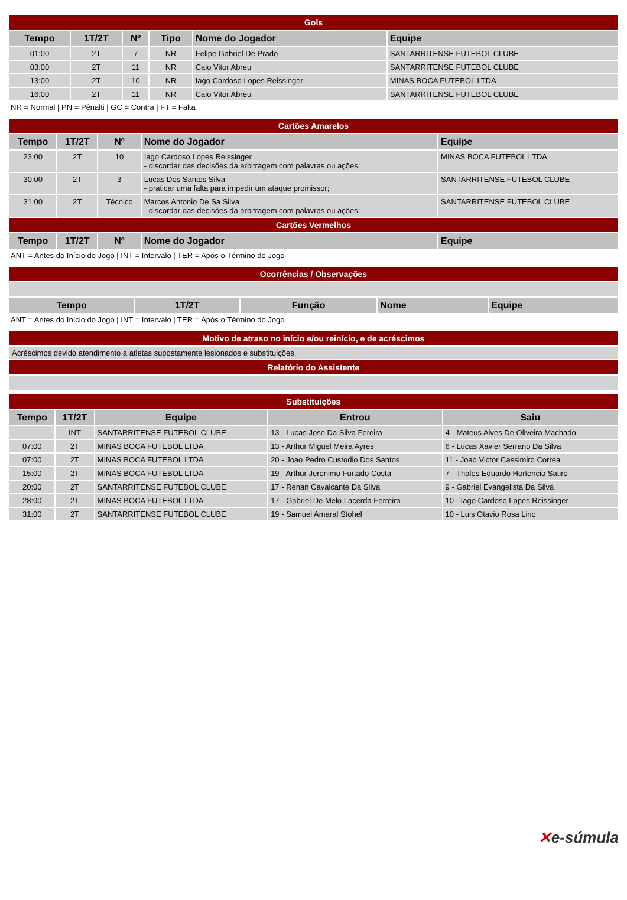| Gols | | | | | |
| Tempo | 1T/2T | Nº | Tipo | Nome do Jogador | Equipe |
| 01:00 | 2T | 7 | NR | Felipe Gabriel De Prado | SANTARRITENSE FUTEBOL CLUBE |
| 03:00 | 2T | 11 | NR | Caio Vitor Abreu | SANTARRITENSE FUTEBOL CLUBE |
| 13:00 | 2T | 10 | NR | Iago Cardoso Lopes Reissinger | MINAS BOCA FUTEBOL LTDA |
| 16:00 | 2T | 11 | NR | Caio Vitor Abreu | SANTARRITENSE FUTEBOL CLUBE |
NR = Normal | PN = Pênalti | GC = Contra | FT = Falta
| Cartões Amarelos | | | | |
| Tempo | 1T/2T | Nº | Nome do Jogador | Equipe |
| 23:00 | 2T | 10 | Iago Cardoso Lopes Reissinger - discordar das decisões da arbitragem com palavras ou ações; | MINAS BOCA FUTEBOL LTDA |
| 30:00 | 2T | 3 | Lucas Dos Santos Silva - praticar uma falta para impedir um ataque promissor; | SANTARRITENSE FUTEBOL CLUBE |
| 31:00 | 2T | Técnico | Marcos Antonio De Sa Silva - discordar das decisões da arbitragem com palavras ou ações; | SANTARRITENSE FUTEBOL CLUBE |
| Cartões Vermelhos | | | | |
| Tempo | 1T/2T | Nº | Nome do Jogador | Equipe |
ANT = Antes do Início do Jogo | INT = Intervalo | TER = Após o Término do Jogo
| Ocorrências / Observações | | | | |
| Tempo | 1T/2T | Função | Nome | Equipe |
ANT = Antes do Início do Jogo | INT = Intervalo | TER = Após o Término do Jogo
| Motivo de atraso no início e/ou reinício, e de acréscimos |
| Acréscimos devido atendimento a atletas supostamente lesionados e substituições. |
| Relatório do Assistente |
| Substituições | | | | |
| Tempo | 1T/2T | Equipe | Entrou | Saiu |
| | INT | SANTARRITENSE FUTEBOL CLUBE | 13 - Lucas Jose Da Silva Fereira | 4 - Mateus Alves De Oliveira Machado |
| 07:00 | 2T | MINAS BOCA FUTEBOL LTDA | 13 - Arthur Miguel Meira Ayres | 6 - Lucas Xavier Serrano Da Silva |
| 07:00 | 2T | MINAS BOCA FUTEBOL LTDA | 20 - Joao Pedro Custodio Dos Santos | 11 - Joao Victor Cassimiro Correa |
| 15:00 | 2T | MINAS BOCA FUTEBOL LTDA | 19 - Arthur Jeronimo Furtado Costa | 7 - Thales Eduardo Hortencio Satiro |
| 20:00 | 2T | SANTARRITENSE FUTEBOL CLUBE | 17 - Renan Cavalcante Da Silva | 9 - Gabriel Evangelista Da Silva |
| 28:00 | 2T | MINAS BOCA FUTEBOL LTDA | 17 - Gabriel De Melo Lacerda Ferreira | 10 - Iago Cardoso Lopes Reissinger |
| 31:00 | 2T | SANTARRITENSE FUTEBOL CLUBE | 19 - Samuel Amaral Stohel | 10 - Luis Otavio Rosa Lino |
✕e-súmula